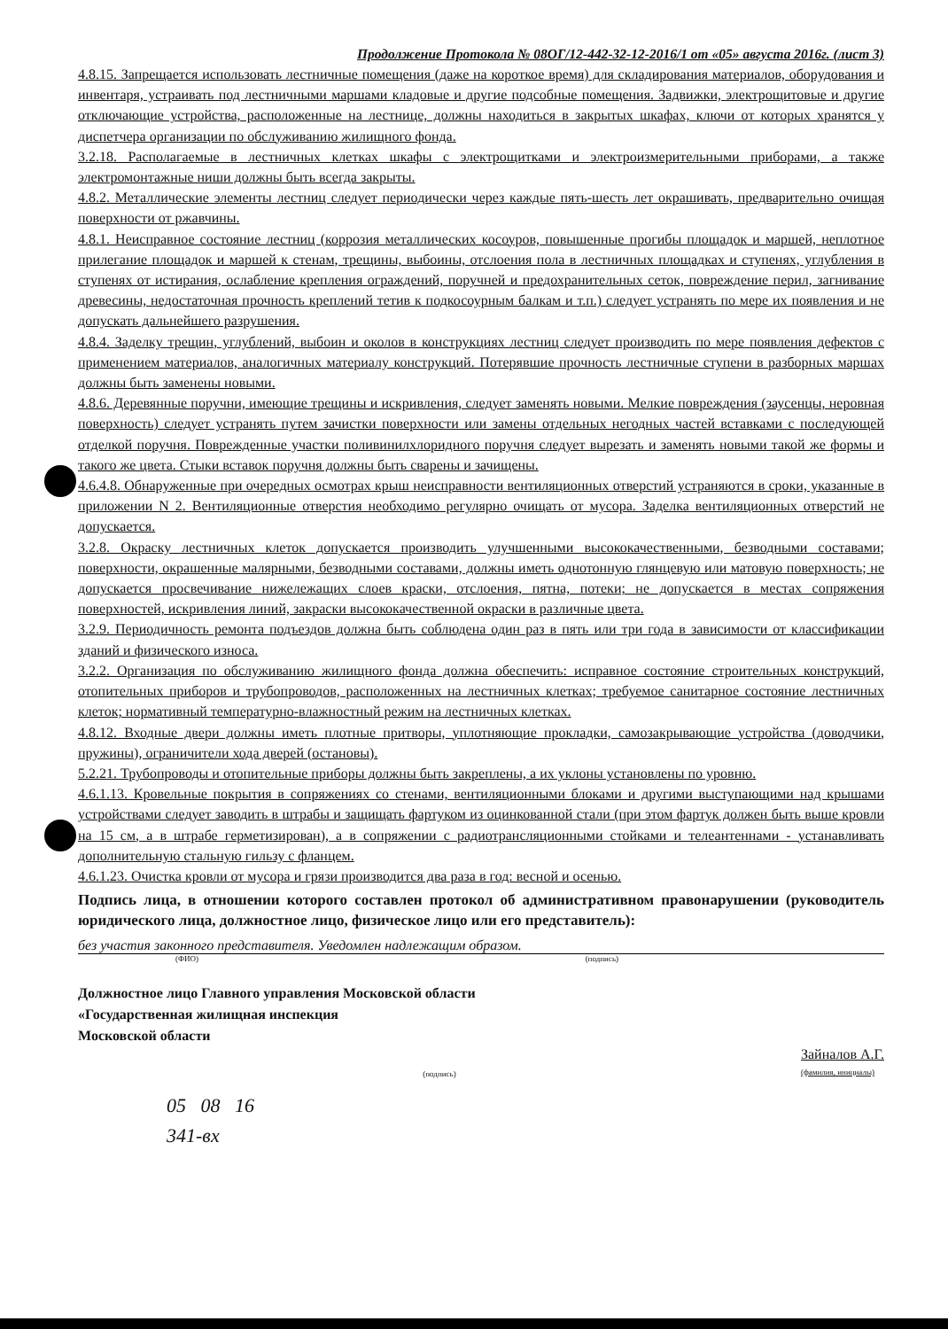Продолжение Протокола № 08ОГ/12-442-32-12-2016/1 от «05» августа 2016г. (лист 3)
4.8.15. Запрещается использовать лестничные помещения (даже на короткое время) для складирования материалов, оборудования и инвентаря, устраивать под лестничными маршами кладовые и другие подсобные помещения. Задвижки, электрощитовые и другие отключающие устройства, расположенные на лестнице, должны находиться в закрытых шкафах, ключи от которых хранятся у диспетчера организации по обслуживанию жилищного фонда.
3.2.18. Располагаемые в лестничных клетках шкафы с электрощитками и электроизмерительными приборами, а также электромонтажные ниши должны быть всегда закрыты.
4.8.2. Металлические элементы лестниц следует периодически через каждые пять-шесть лет окрашивать, предварительно очищая поверхности от ржавчины.
4.8.1. Неисправное состояние лестниц (коррозия металлических косоуров, повышенные прогибы площадок и маршей, неплотное прилегание площадок и маршей к стенам, трещины, выбоины, отслоения пола в лестничных площадках и ступенях, углубления в ступенях от истирания, ослабление крепления ограждений, поручней и предохранительных сеток, повреждение перил, загнивание древесины, недостаточная прочность креплений тетив к подкосоурным балкам и т.п.) следует устранять по мере их появления и не допускать дальнейшего разрушения.
4.8.4. Заделку трещин, углублений, выбоин и околов в конструкциях лестниц следует производить по мере появления дефектов с применением материалов, аналогичных материалу конструкций. Потерявшие прочность лестничные ступени в разборных маршах должны быть заменены новыми.
4.8.6. Деревянные поручни, имеющие трещины и искривления, следует заменять новыми. Мелкие повреждения (заусенцы, неровная поверхность) следует устранять путем зачистки поверхности или замены отдельных негодных частей вставками с последующей отделкой поручня. Поврежденные участки поливинилхлоридного поручня следует вырезать и заменять новыми такой же формы и такого же цвета. Стыки вставок поручня должны быть сварены и зачищены.
4.6.4.8. Обнаруженные при очередных осмотрах крыш неисправности вентиляционных отверстий устраняются в сроки, указанные в приложении N 2. Вентиляционные отверстия необходимо регулярно очищать от мусора. Заделка вентиляционных отверстий не допускается.
3.2.8. Окраску лестничных клеток допускается производить улучшенными высококачественными, безводными составами; поверхности, окрашенные малярными, безводными составами, должны иметь однотонную глянцевую или матовую поверхность; не допускается просвечивание нижележащих слоев краски, отслоения, пятна, потеки; не допускается в местах сопряжения поверхностей, искривления линий, закраски высококачественной окраски в различные цвета.
3.2.9. Периодичность ремонта подъездов должна быть соблюдена один раз в пять или три года в зависимости от классификации зданий и физического износа.
3.2.2. Организация по обслуживанию жилищного фонда должна обеспечить: исправное состояние строительных конструкций, отопительных приборов и трубопроводов, расположенных на лестничных клетках; требуемое санитарное состояние лестничных клеток; нормативный температурно-влажностный режим на лестничных клетках.
4.8.12. Входные двери должны иметь плотные притворы, уплотняющие прокладки, самозакрывающие устройства (доводчики, пружины), ограничители хода дверей (остановы).
5.2.21. Трубопроводы и отопительные приборы должны быть закреплены, а их уклоны установлены по уровню.
4.6.1.13. Кровельные покрытия в сопряжениях со стенами, вентиляционными блоками и другими выступающими над крышами устройствами следует заводить в штрабы и защищать фартуком из оцинкованной стали (при этом фартук должен быть выше кровли на 15 см, а в штрабе герметизирован), а в сопряжении с радиотрансляционными стойками и телеантеннами - устанавливать дополнительную стальную гильзу с фланцем.
4.6.1.23. Очистка кровли от мусора и грязи производится два раза в год: весной и осенью.
Подпись лица, в отношении которого составлен протокол об административном правонарушении (руководитель юридического лица, должностное лицо, физическое лицо или его представитель):
без участия законного представителя. Уведомлен надлежащим образом.
(ФИО) (подпись)
Должностное лицо Главного управления Московской области
«Государственная жилищная инспекция
Московской области
(подпись) Зайналов А.Г.
(фамилия, инициалы)
05 08 16
341-вх